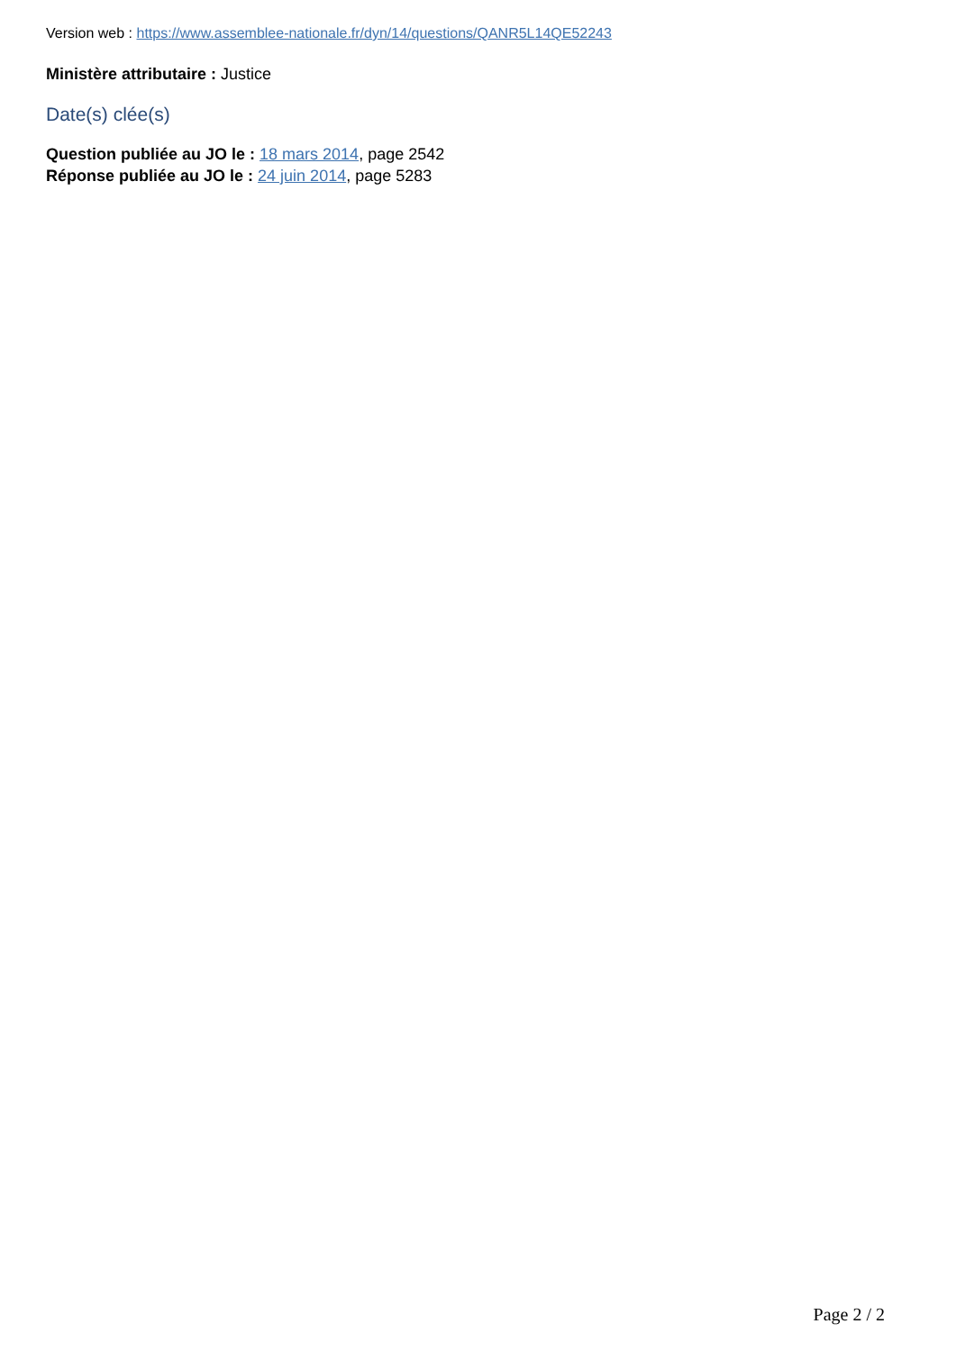Version web : https://www.assemblee-nationale.fr/dyn/14/questions/QANR5L14QE52243
Ministère attributaire : Justice
Date(s) clée(s)
Question publiée au JO le : 18 mars 2014, page 2542
Réponse publiée au JO le : 24 juin 2014, page 5283
Page 2 / 2